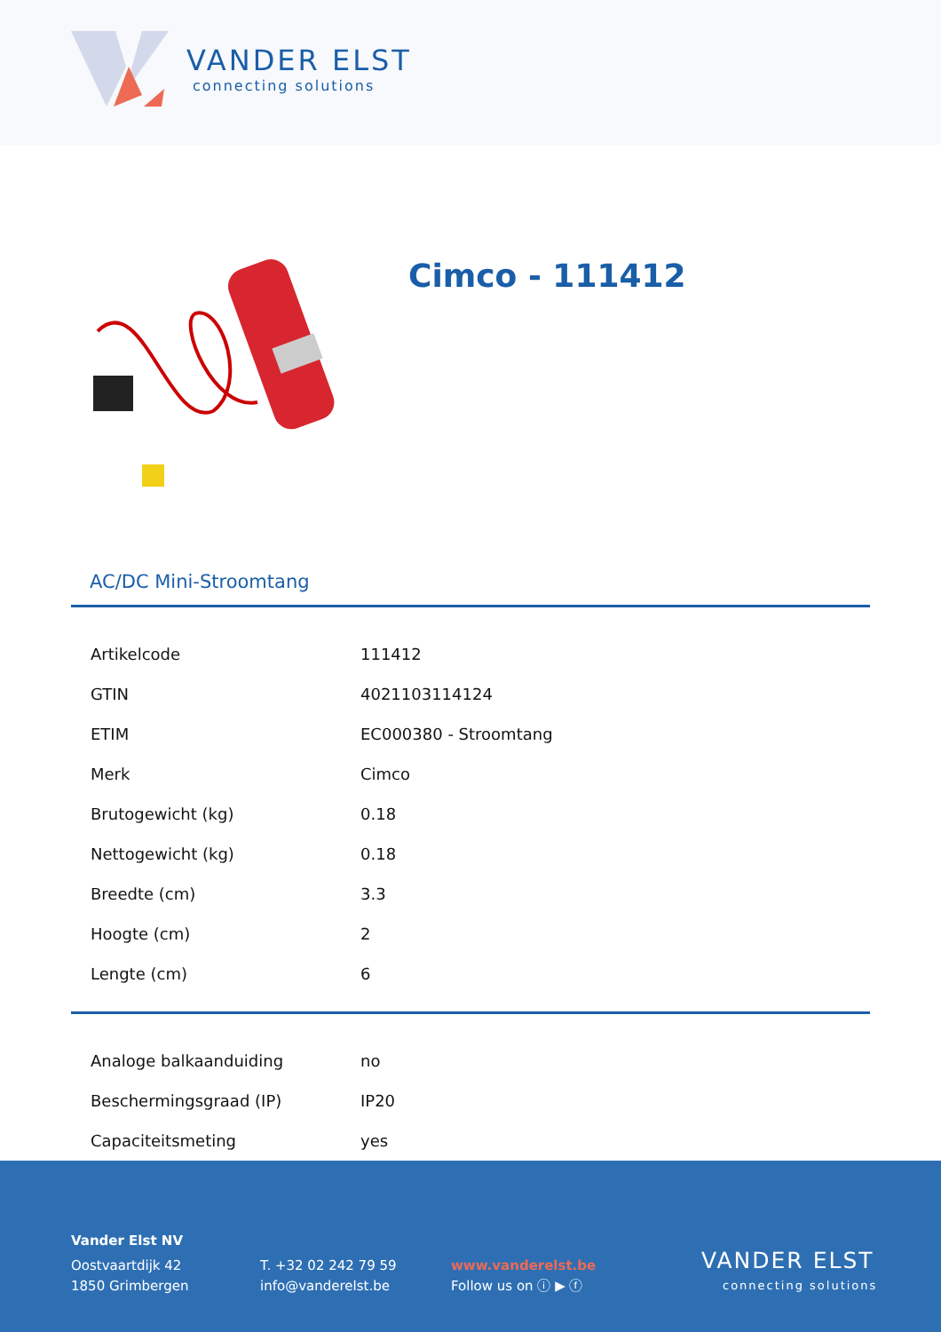VANDER ELST
connecting solutions
Cimco - 111412
AC/DC Mini-Stroomtang
| Artikelcode | 111412 |
| GTIN | 4021103114124 |
| ETIM | EC000380 - Stroomtang |
| Merk | Cimco |
| Brutogewicht (kg) | 0.18 |
| Nettogewicht (kg) | 0.18 |
| Breedte (cm) | 3.3 |
| Hoogte (cm) | 2 |
| Lengte (cm) | 6 |
| Analoge balkaanduiding | no |
| Beschermingsgraad (IP) | IP20 |
| Capaciteitsmeting | yes |
Vander Elst NV
Oostvaartdijk 42
1850 Grimbergen
T. +32 02 242 79 59
info@vanderelst.be
www.vanderelst.be
Follow us on ⓘ ▶ ⓕ
VANDER ELST
connecting solutions